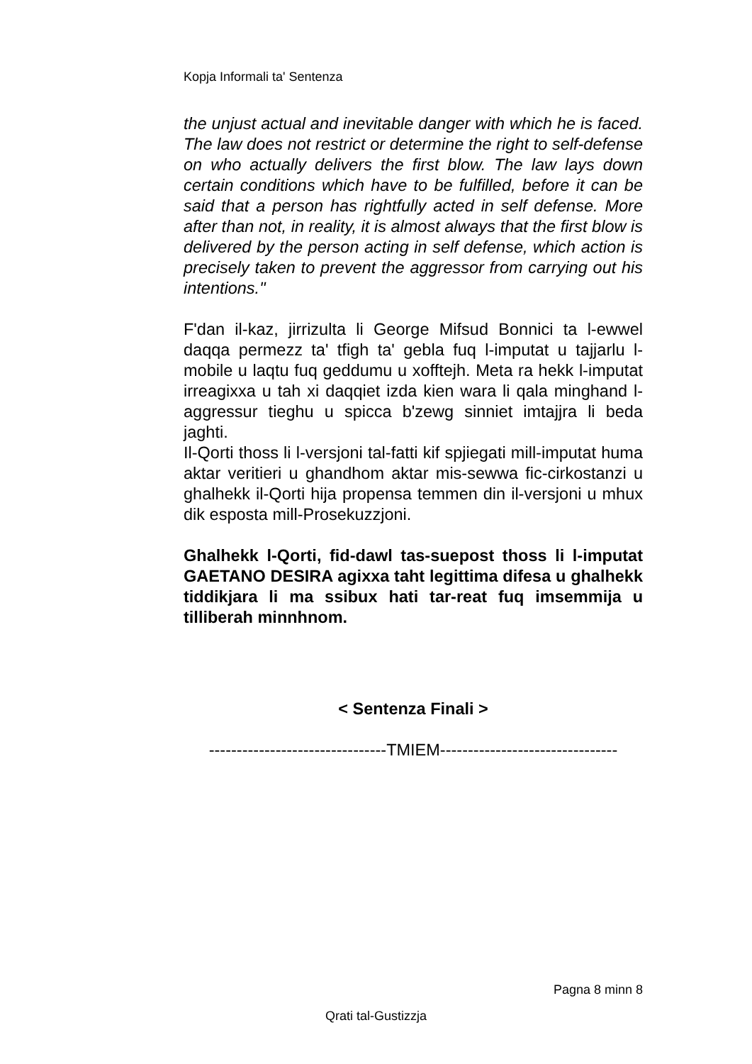Kopja Informali ta' Sentenza
the unjust actual and inevitable danger with which he is faced. The law does not restrict or determine the right to self-defense on who actually delivers the first blow. The law lays down certain conditions which have to be fulfilled, before it can be said that a person has rightfully acted in self defense. More after than not, in reality, it is almost always that the first blow is delivered by the person acting in self defense, which action is precisely taken to prevent the aggressor from carrying out his intentions."
F'dan il-kaz, jirrizulta li George Mifsud Bonnici ta l-ewwel daqqa permezz ta' tfigh ta' gebla fuq l-imputat u tajjarlu l-mobile u laqtu fuq geddumu u xofftejh. Meta ra hekk l-imputat irreagixxa u tah xi daqqiet izda kien wara li qala minghand l-aggressur tieghu u spicca b'zewg sinniet imtajjra li beda jaghti.
Il-Qorti thoss li l-versjoni tal-fatti kif spjiegati mill-imputat huma aktar veritieri u ghandhom aktar mis-sewwa fic-cirkostanzi u ghalhekk il-Qorti hija propensa temmen din il-versjoni u mhux dik esposta mill-Prosekuzzjoni.
Ghalhekk l-Qorti, fid-dawl tas-suepost thoss li l-imputat GAETANO DESIRA agixxa taht legittima difesa u ghalhekk tiddikjara li ma ssibux hati tar-reat fuq imsemmija u tilliberah minnhnom.
< Sentenza Finali >
--------------------------------TMIEM--------------------------------
Pagna 8 minn 8
Qrati tal-Gustizzja